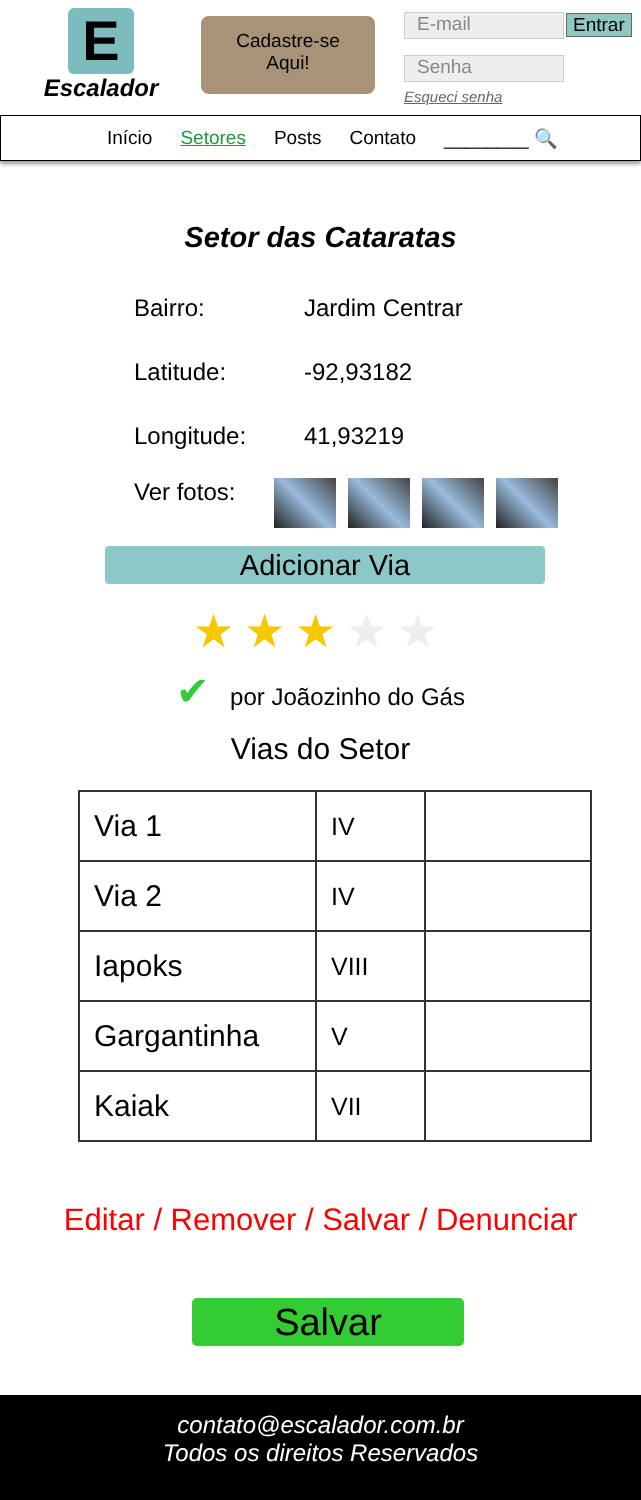E
Escalador
Cadastre-se
Aqui!
E-mail Entrar
Senha
Esqueci senha
Início Setores Posts Contato ________ 🔍
Setor das Cataratas
Bairro: Jardim Centrar
Latitude: -92,93182
Longitude: 41,93219
Ver fotos:
Adicionar Via
★★★★★
✔ por Joãozinho do Gás
Vias do Setor
| Via 1 | IV | |
| Via 2 | IV | |
| Iapoks | VIII | |
| Gargantinha | V | |
| Kaiak | VII | |
Editar / Remover / Salvar / Denunciar
Salvar
contato@escalador.com.br
Todos os direitos Reservados